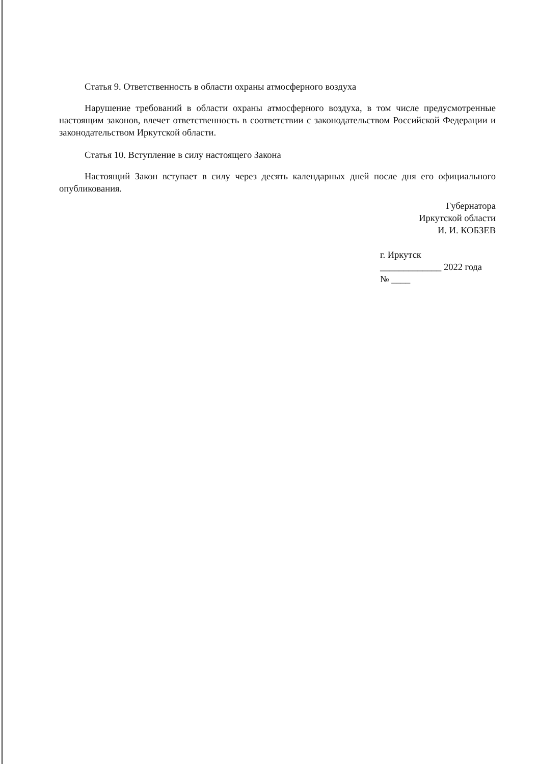Статья 9. Ответственность в области охраны атмосферного воздуха
Нарушение требований в области охраны атмосферного воздуха, в том числе предусмотренные настоящим законов, влечет ответственность в соответствии с законодательством Российской Федерации и законодательством Иркутской области.
Статья 10. Вступление в силу настоящего Закона
Настоящий Закон вступает в силу через десять календарных дней после дня его официального опубликования.
Губернатора
Иркутской области
И. И. КОБЗЕВ
г. Иркутск
_____________ 2022 года
№ ____